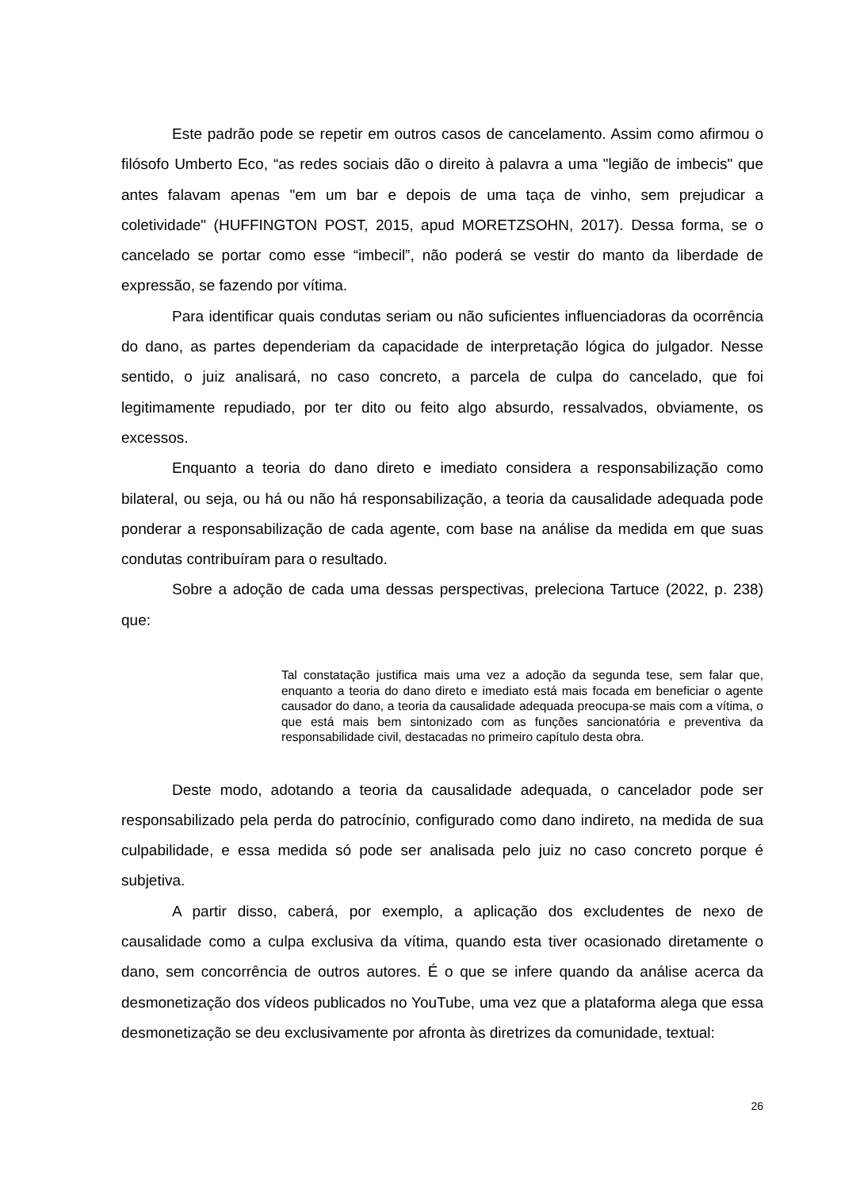Este padrão pode se repetir em outros casos de cancelamento. Assim como afirmou o filósofo Umberto Eco, “as redes sociais dão o direito à palavra a uma "legião de imbecis" que antes falavam apenas "em um bar e depois de uma taça de vinho, sem prejudicar a coletividade" (HUFFINGTON POST, 2015, apud MORETZSOHN, 2017). Dessa forma, se o cancelado se portar como esse “imbecil”, não poderá se vestir do manto da liberdade de expressão, se fazendo por vítima.
Para identificar quais condutas seriam ou não suficientes influenciadoras da ocorrência do dano, as partes dependeriam da capacidade de interpretação lógica do julgador. Nesse sentido, o juiz analisará, no caso concreto, a parcela de culpa do cancelado, que foi legitimamente repudiado, por ter dito ou feito algo absurdo, ressalvados, obviamente, os excessos.
Enquanto a teoria do dano direto e imediato considera a responsabilização como bilateral, ou seja, ou há ou não há responsabilização, a teoria da causalidade adequada pode ponderar a responsabilização de cada agente, com base na análise da medida em que suas condutas contribuíram para o resultado.
Sobre a adoção de cada uma dessas perspectivas, preleciona Tartuce (2022, p. 238) que:
Tal constatação justifica mais uma vez a adoção da segunda tese, sem falar que, enquanto a teoria do dano direto e imediato está mais focada em beneficiar o agente causador do dano, a teoria da causalidade adequada preocupa-se mais com a vítima, o que está mais bem sintonizado com as funções sancionatória e preventiva da responsabilidade civil, destacadas no primeiro capítulo desta obra.
Deste modo, adotando a teoria da causalidade adequada, o cancelador pode ser responsabilizado pela perda do patrocínio, configurado como dano indireto, na medida de sua culpabilidade, e essa medida só pode ser analisada pelo juiz no caso concreto porque é subjetiva.
A partir disso, caberá, por exemplo, a aplicação dos excludentes de nexo de causalidade como a culpa exclusiva da vítima, quando esta tiver ocasionado diretamente o dano, sem concorrência de outros autores. É o que se infere quando da análise acerca da desmonetização dos vídeos publicados no YouTube, uma vez que a plataforma alega que essa desmonetização se deu exclusivamente por afronta às diretrizes da comunidade, textual:
26